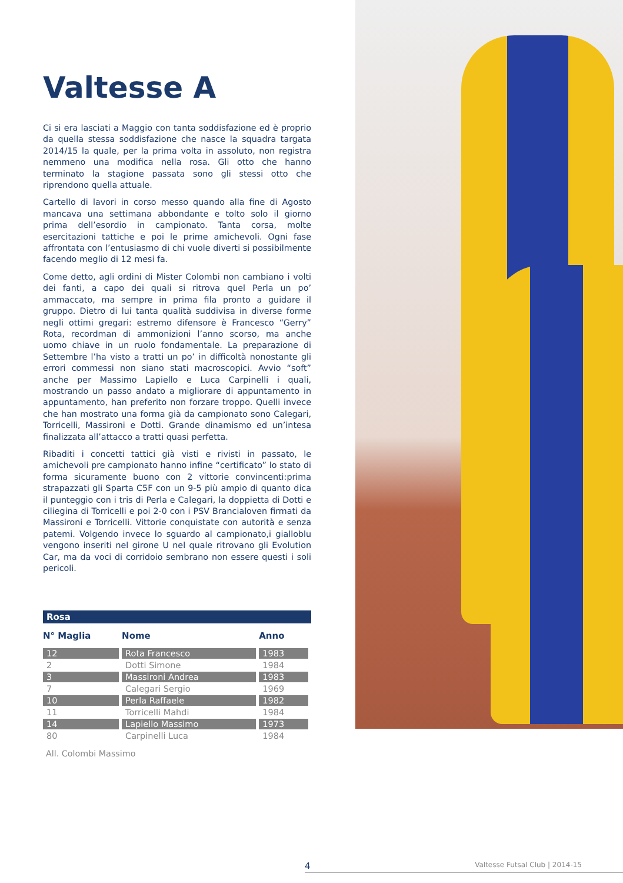Valtesse A
Ci si era lasciati a Maggio con tanta soddisfazione ed è proprio da quella stessa soddisfazione che nasce la squadra targata 2014/15 la quale, per la prima volta in assoluto, non registra nemmeno una modifica nella rosa. Gli otto che hanno terminato la stagione passata sono gli stessi otto che riprendono quella attuale.
Cartello di lavori in corso messo quando alla fine di Agosto mancava una settimana abbondante e tolto solo il giorno prima dell’esordio in campionato. Tanta corsa, molte esercitazioni tattiche e poi le prime amichevoli. Ogni fase affrontata con l’entusiasmo di chi vuole diverti si possibilmente facendo meglio di 12 mesi fa.
Come detto, agli ordini di Mister Colombi non cambiano i volti dei fanti, a capo dei quali si ritrova quel Perla un po’ ammaccato, ma sempre in prima fila pronto a guidare il gruppo. Dietro di lui tanta qualità suddivisa in diverse forme negli ottimi gregari: estremo difensore è Francesco “Gerry” Rota, recordman di ammonizioni l’anno scorso, ma anche uomo chiave in un ruolo fondamentale. La preparazione di Settembre l’ha visto a tratti un po’ in difficoltà nonostante gli errori commessi non siano stati macroscopici. Avvio “soft” anche per Massimo Lapiello e Luca Carpinelli i quali, mostrando un passo andato a migliorare di appuntamento in appuntamento, han preferito non forzare troppo. Quelli invece che han mostrato una forma già da campionato sono Calegari, Torricelli, Massironi e Dotti. Grande dinamismo ed un’intesa finalizzata all’attacco a tratti quasi perfetta.
Ribaditi i concetti tattici già visti e rivisti in passato, le amichevoli pre campionato hanno infine “certificato” lo stato di forma sicuramente buono con 2 vittorie convincenti:prima strapazzati gli Sparta C5F con un 9-5 più ampio di quanto dica il punteggio con i tris di Perla e Calegari, la doppietta di Dotti e ciliegina di Torricelli e poi 2-0 con i PSV Brancialoven firmati da Massironi e Torricelli. Vittorie conquistate con autorità e senza patemi. Volgendo invece lo sguardo al campionato,i gialloblu vengono inseriti nel girone U nel quale ritrovano gli Evolution Car, ma da voci di corridoio sembrano non essere questi i soli pericoli.
| Rosa | | |
| N° Maglia | Nome | Anno |
| 12 | Rota Francesco | 1983 |
| 2 | Dotti Simone | 1984 |
| 3 | Massironi Andrea | 1983 |
| 7 | Calegari Sergio | 1969 |
| 10 | Perla Raffaele | 1982 |
| 11 | Torricelli Mahdi | 1984 |
| 14 | Lapiello Massimo | 1973 |
| 80 | Carpinelli Luca | 1984 |
All. Colombi Massimo
4 Valtesse Futsal Club | 2014-15